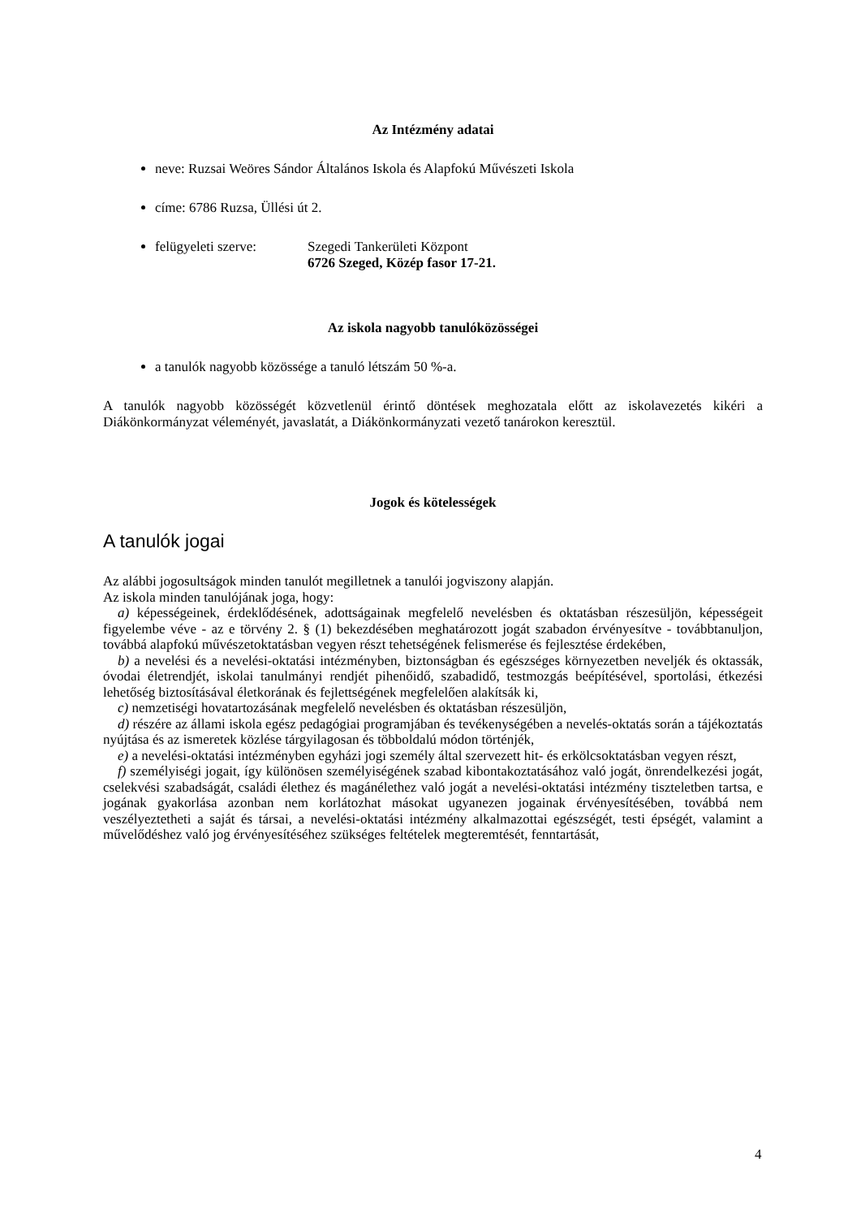Az Intézmény adatai
neve: Ruzsai Weöres Sándor Általános Iskola és Alapfokú Művészeti Iskola
címe: 6786 Ruzsa, Üllési út 2.
felügyeleti szerve: Szegedi Tankerületi Központ
6726 Szeged, Közép fasor 17-21.
Az iskola nagyobb tanulóközösségei
a tanulók nagyobb közössége a tanuló létszám 50 %-a.
A tanulók nagyobb közösségét közvetlenül érintő döntések meghozatala előtt az iskolavezetés kikéri a Diákönkormányzat véleményét, javaslatát, a Diákönkormányzati vezető tanárokon keresztül.
Jogok és kötelességek
A tanulók jogai
Az alábbi jogosultságok minden tanulót megilletnek a tanulói jogviszony alapján.
Az iskola minden tanulójának joga, hogy:
a) képességeinek, érdeklődésének, adottságainak megfelelő nevelésben és oktatásban részesüljön, képességeit figyelembe véve - az e törvény 2. § (1) bekezdésében meghatározott jogát szabadon érvényesítve - továbbtanuljon, továbbá alapfokú művészetoktatásban vegyen részt tehetségének felismerése és fejlesztése érdekében,
b) a nevelési és a nevelési-oktatási intézményben, biztonságban és egészséges környezetben neveljék és oktassák, óvodai életrendjét, iskolai tanulmányi rendjét pihenőidő, szabadidő, testmozgás beépítésével, sportolási, étkezési lehetőség biztosításával életkorának és fejlettségének megfelelően alakítsák ki,
c) nemzetiségi hovatartozásának megfelelő nevelésben és oktatásban részesüljön,
d) részére az állami iskola egész pedagógiai programjában és tevékenységében a nevelés-oktatás során a tájékoztatás nyújtása és az ismeretek közlése tárgyilagosan és többoldalú módon történjék,
e) a nevelési-oktatási intézményben egyházi jogi személy által szervezett hit- és erkölcsoktatásban vegyen részt,
f) személyiségi jogait, így különösen személyiségének szabad kibontakoztatásához való jogát, önrendelkezési jogát, cselekvési szabadságát, családi élethez és magánélethez való jogát a nevelési-oktatási intézmény tiszteletben tartsa, e jogának gyakorlása azonban nem korlátozhat másokat ugyanezen jogainak érvényesítésében, továbbá nem veszélyeztetheti a saját és társai, a nevelési-oktatási intézmény alkalmazottai egészségét, testi épségét, valamint a művelődéshez való jog érvényesítéséhez szükséges feltételek megteremtését, fenntartását,
4